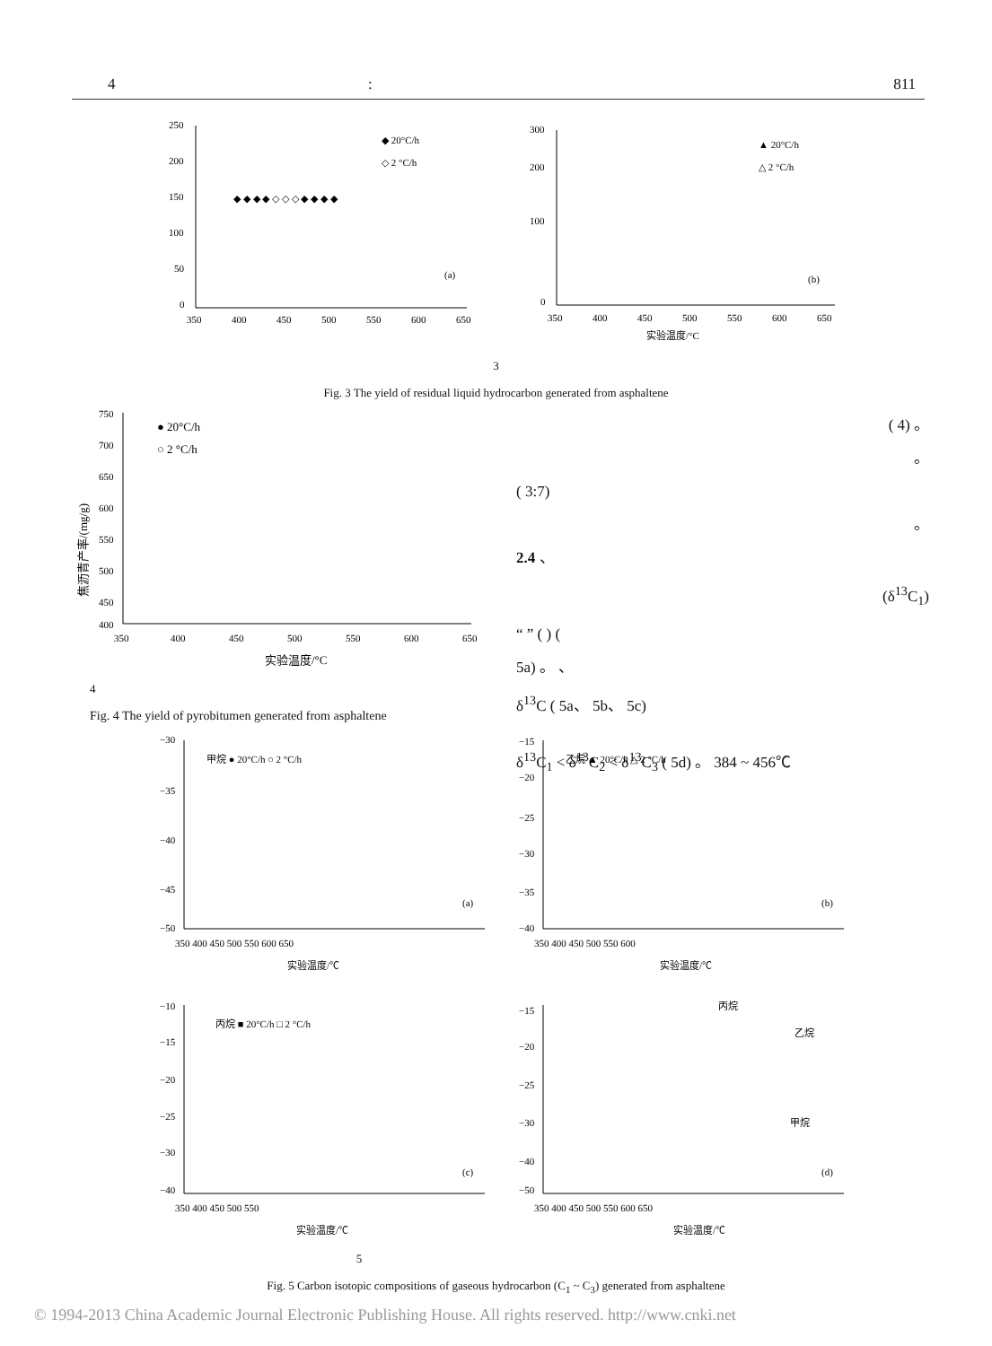4 : 811
250
200
150
100
50
0
350
400
450
500
550
600
650
◆ 20°C/h
◇ 2 °C/h
(a)
◆ ◆ ◆ ◆ ◇ ◇ ◇ ◆ ◆ ◆ ◆
300
200
100
0
350
400
450
500
550
600
650
▲ 20°C/h
△ 2 °C/h
(b)
实验温度/°C
3
Fig. 3 The yield of residual liquid hydrocarbon generated from asphaltene
750
700
650
600
550
500
450
400
350
400
450
500
550
600
650
● 20°C/h
○ 2 °C/h
实验温度/°C
焦沥青产率/(mg/g)
( 4) 。
。
( 3:7)
。
2.4 、
(δ<sup>13</sup>C<sub>1</sub>)
“ ” ( ) (
5a) 。 、
δ<sup>13</sup>C ( 5a、 5b、 5c)
δ<sup>13</sup>C<sub>1</sub> < δ<sup>13</sup>C<sub>2</sub> < δ<sup>13</sup>C<sub>3</sub> ( 5d) 。 384 ~ 456℃
4
Fig. 4 The yield of pyrobitumen generated from asphaltene
−30
−35
−40
−45
−50
350 400 450 500 550 600 650
甲烷 ● 20°C/h ○ 2 °C/h
(a)
实验温度/℃
−15
−20
−25
−30
−35
−40
350 400 450 500 550 600
乙烷 ▲ 20°C/h △ 2 °C/h
(b)
实验温度/℃
−10
−15
−20
−25
−30
−40
350 400 450 500 550
丙烷 ■ 20°C/h □ 2 °C/h
(c)
实验温度/℃
−15
−20
−25
−30
−40
−50
350 400 450 500 550 600 650
丙烷
乙烷
甲烷
(d)
实验温度/℃
5
Fig. 5 Carbon isotopic compositions of gaseous hydrocarbon (C<sub>1</sub> ~ C<sub>3</sub>) generated from asphaltene
© 1994-2013 China Academic Journal Electronic Publishing House. All rights reserved. http://www.cnki.net